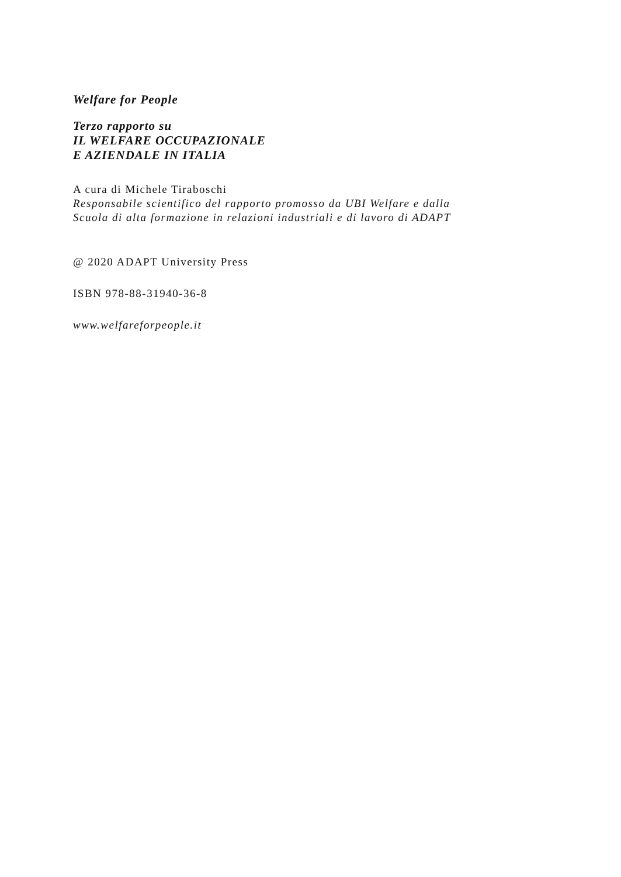Welfare for People
Terzo rapporto su
IL WELFARE OCCUPAZIONALE
E AZIENDALE IN ITALIA
A cura di Michele Tiraboschi
Responsabile scientifico del rapporto promosso da UBI Welfare e dalla
Scuola di alta formazione in relazioni industriali e di lavoro di ADAPT
@ 2020 ADAPT University Press
ISBN 978-88-31940-36-8
www.welfareforpeople.it